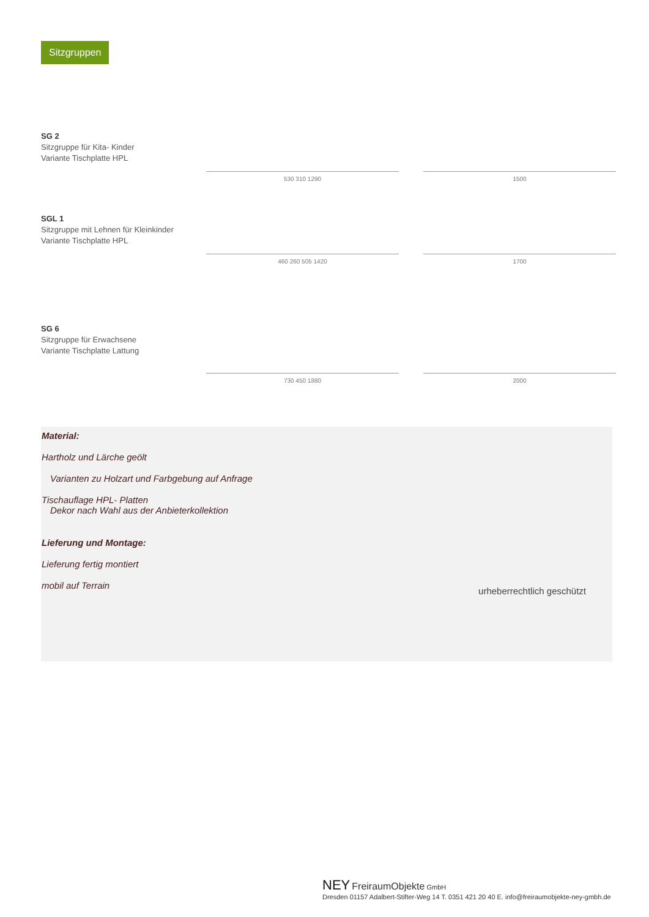Sitzgruppen
SG 2
Sitzgruppe für Kita- Kinder
Variante Tischplatte HPL
530 310 1290
1500
SGL 1
Sitzgruppe mit Lehnen für Kleinkinder
Variante Tischplatte HPL
460 260 505 1420
1700
SG 6
Sitzgruppe für Erwachsene
Variante Tischplatte Lattung
730 450 1880
2000
Material:
Hartholz und Lärche geölt
Varianten zu Holzart und Farbgebung auf Anfrage
Tischauflage HPL- Platten
Dekor nach Wahl aus der Anbieterkollektion
Lieferung und Montage:
Lieferung fertig montiert
mobil auf Terrain
urheberrechtlich geschützt
NEY FreiraumObjekte GmbH
Dresden 01157 Adalbert-Stifter-Weg 14 T. 0351 421 20 40 E. info@freiraumobjekte-ney-gmbh.de